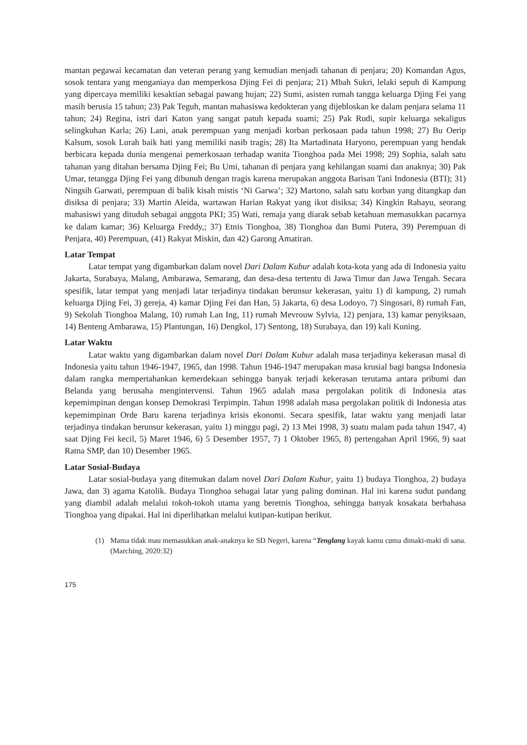mantan pegawai kecamatan dan veteran perang yang kemudian menjadi tahanan di penjara; 20) Komandan Agus, sosok tentara yang menganiaya dan memperkosa Djing Fei di penjara; 21) Mbah Sukri, lelaki sepuh di Kampung yang dipercaya memiliki kesaktian sebagai pawang hujan; 22) Sumi, asisten rumah tangga keluarga Djing Fei yang masih berusia 15 tahun; 23) Pak Teguh, mantan mahasiswa kedokteran yang dijebloskan ke dalam penjara selama 11 tahun; 24) Regina, istri dari Katon yang sangat patuh kepada suami; 25) Pak Rudi, supir keluarga sekaligus selingkuhan Karla; 26) Lani, anak perempuan yang menjadi korban perkosaan pada tahun 1998; 27) Bu Oerip Kalsum, sosok Lurah baik hati yang memiliki nasib tragis; 28) Ita Martadinata Haryono, perempuan yang hendak berbicara kepada dunia mengenai pemerkosaan terhadap wanita Tionghoa pada Mei 1998; 29) Sophia, salah satu tahanan yang ditahan bersama Djing Fei; Bu Umi, tahanan di penjara yang kehilangan suami dan anaknya; 30) Pak Umar, tetangga Djing Fei yang dibunuh dengan tragis karena merupakan anggota Barisan Tani Indonesia (BTI); 31) Ningsih Garwati, perempuan di balik kisah mistis ‘Ni Garwa’; 32) Martono, salah satu korban yang ditangkap dan disiksa di penjara; 33) Martin Aleida, wartawan Harian Rakyat yang ikut disiksa; 34) Kingkin Rahayu, seorang mahasiswi yang dituduh sebagai anggota PKI; 35) Wati, remaja yang diarak sebab ketahuan memasukkan pacarnya ke dalam kamar; 36) Keluarga Freddy,; 37) Etnis Tionghoa, 38) Tionghoa dan Bumi Putera, 39) Perempuan di Penjara, 40) Perempuan, (41) Rakyat Miskin, dan 42) Garong Amatiran.
Latar Tempat
Latar tempat yang digambarkan dalam novel Dari Dalam Kubur adalah kota-kota yang ada di Indonesia yaitu Jakarta, Surabaya, Malang, Ambarawa, Semarang, dan desa-desa tertentu di Jawa Timur dan Jawa Tengah. Secara spesifik, latar tempat yang menjadi latar terjadinya tindakan berunsur kekerasan, yaitu 1) di kampung, 2) rumah keluarga Djing Fei, 3) gereja, 4) kamar Djing Fei dan Han, 5) Jakarta, 6) desa Lodoyo, 7) Singosari, 8) rumah Fan, 9) Sekolah Tionghoa Malang, 10) rumah Lan Ing, 11) rumah Mevrouw Sylvia, 12) penjara, 13) kamar penyiksaan, 14) Benteng Ambarawa, 15) Plantungan, 16) Dengkol, 17) Sentong, 18) Surabaya, dan 19) kali Kuning.
Latar Waktu
Latar waktu yang digambarkan dalam novel Dari Dalam Kubur adalah masa terjadinya kekerasan masal di Indonesia yaitu tahun 1946-1947, 1965, dan 1998. Tahun 1946-1947 merupakan masa krusial bagi bangsa Indonesia dalam rangka mempertahankan kemerdekaan sehingga banyak terjadi kekerasan terutama antara pribumi dan Belanda yang berusaha mengintervensi. Tahun 1965 adalah masa pergolakan politik di Indonesia atas kepemimpinan dengan konsep Demokrasi Terpimpin. Tahun 1998 adalah masa pergolakan politik di Indonesia atas kepemimpinan Orde Baru karena terjadinya krisis ekonomi. Secara spesifik, latar waktu yang menjadi latar terjadinya tindakan berunsur kekerasan, yaitu 1) minggu pagi, 2) 13 Mei 1998, 3) suatu malam pada tahun 1947, 4) saat Djing Fei kecil, 5) Maret 1946, 6) 5 Desember 1957, 7) 1 Oktober 1965, 8) pertengahan April 1966, 9) saat Ratna SMP, dan 10) Desember 1965.
Latar Sosial-Budaya
Latar sosial-budaya yang ditemukan dalam novel Dari Dalam Kubur, yaitu 1) budaya Tionghoa, 2) budaya Jawa, dan 3) agama Katolik. Budaya Tionghoa sebagai latar yang paling dominan. Hal ini karena sudut pandang yang diambil adalah melalui tokoh-tokoh utama yang beretnis Tionghoa, sehingga banyak kosakata berbahasa Tionghoa yang dipakai. Hal ini diperlihatkan melalui kutipan-kutipan berikut.
(1) Mama tidak mau memasukkan anak-anaknya ke SD Negeri, karena “Tenglang kayak kamu cuma dimaki-maki di sana. (Marching, 2020:32)
175